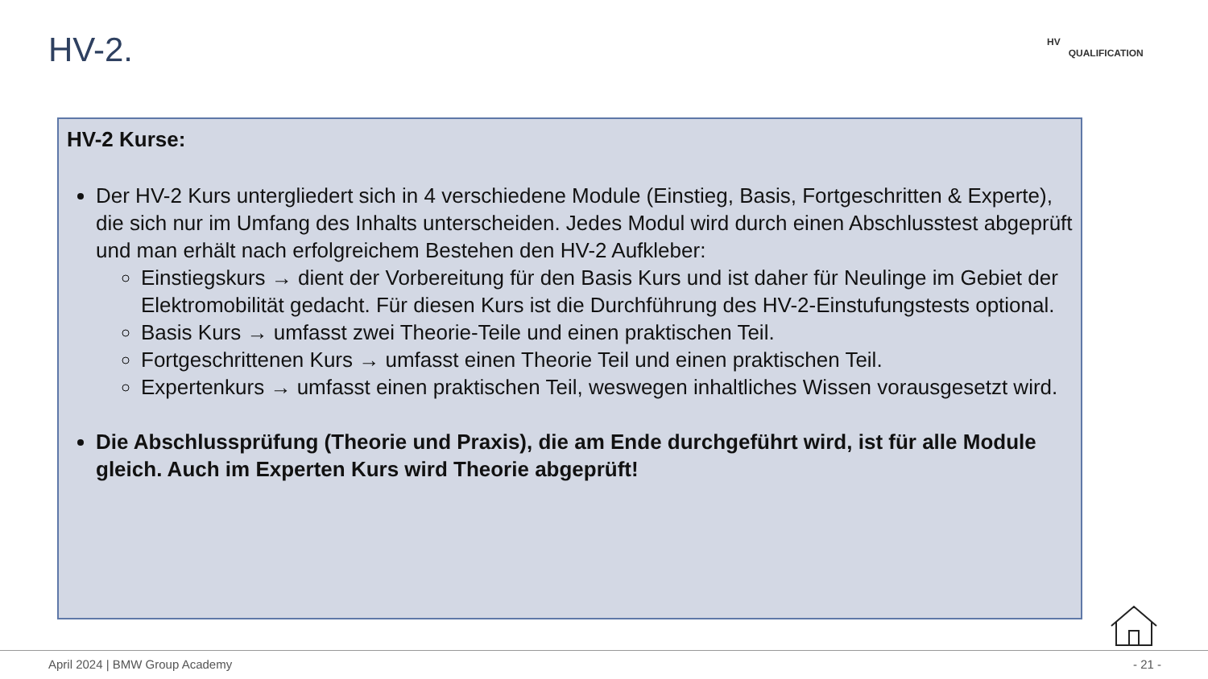HV-2.
HV
QUALIFICATION
HV-2 Kurse:
Der HV-2 Kurs untergliedert sich in 4 verschiedene Module (Einstieg, Basis, Fortgeschritten & Experte), die sich nur im Umfang des Inhalts unterscheiden. Jedes Modul wird durch einen Abschlusstest abgeprüft und man erhält nach erfolgreichem Bestehen den HV-2 Aufkleber:
Einstiegskurs → dient der Vorbereitung für den Basis Kurs und ist daher für Neulinge im Gebiet der Elektromobilität gedacht. Für diesen Kurs ist die Durchführung des HV-2-Einstufungstests optional.
Basis Kurs → umfasst zwei Theorie-Teile und einen praktischen Teil.
Fortgeschrittenen Kurs → umfasst einen Theorie Teil und einen praktischen Teil.
Expertenkurs → umfasst einen praktischen Teil, weswegen inhaltliches Wissen vorausgesetzt wird.
Die Abschlussprüfung (Theorie und Praxis), die am Ende durchgeführt wird, ist für alle Module gleich. Auch im Experten Kurs wird Theorie abgeprüft!
April 2024 | BMW Group Academy - 21 -